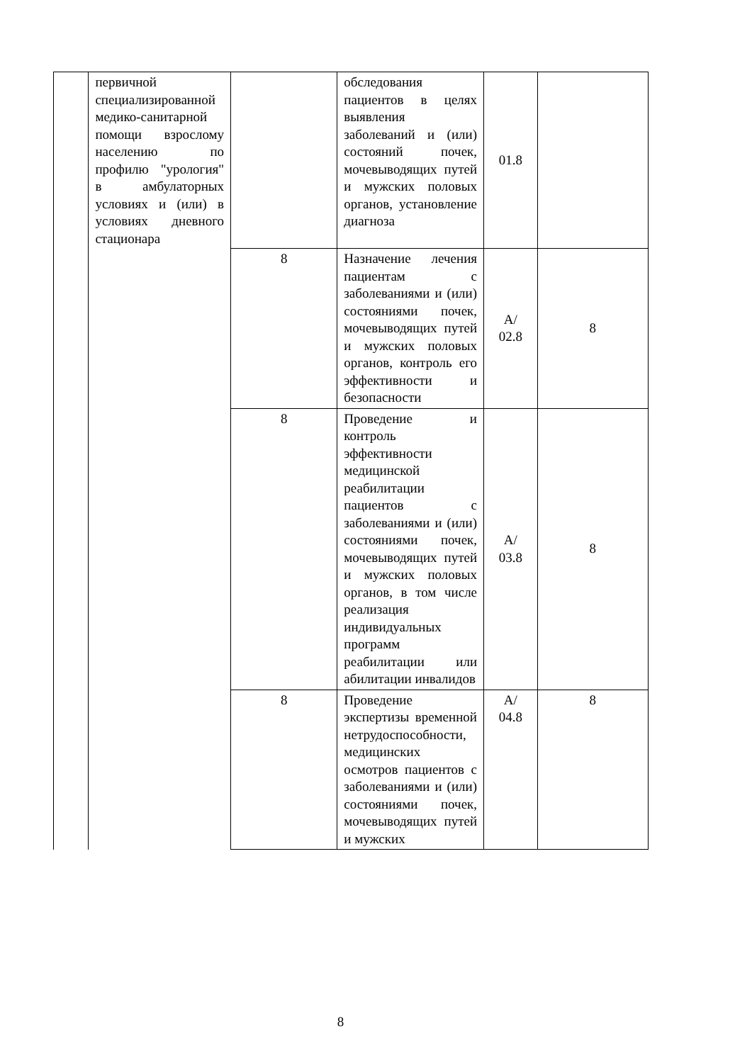| | первичной специализированной медико-санитарной помощи взрослому населению по профилю "урология" в амбулаторных условиях и (или) в условиях дневного стационара | | обследования пациентов в целях выявления заболеваний и (или) состояний почек, мочевыводящих путей и мужских половых органов, установление диагноза | 01.8 | |
| | | 8 | Назначение лечения пациентам с заболеваниями и (или) состояниями почек, мочевыводящих путей и мужских половых органов, контроль его эффективности и безопасности | A/ 02.8 | 8 |
| | | 8 | Проведение и контроль эффективности медицинской реабилитации пациентов с заболеваниями и (или) состояниями почек, мочевыводящих путей и мужских половых органов, в том числе реализация индивидуальных программ реабилитации или абилитации инвалидов | A/ 03.8 | 8 |
| | | 8 | Проведение экспертизы временной нетрудоспособности, медицинских осмотров пациентов с заболеваниями и (или) состояниями почек, мочевыводящих путей и мужских | A/ 04.8 | 8 |
8